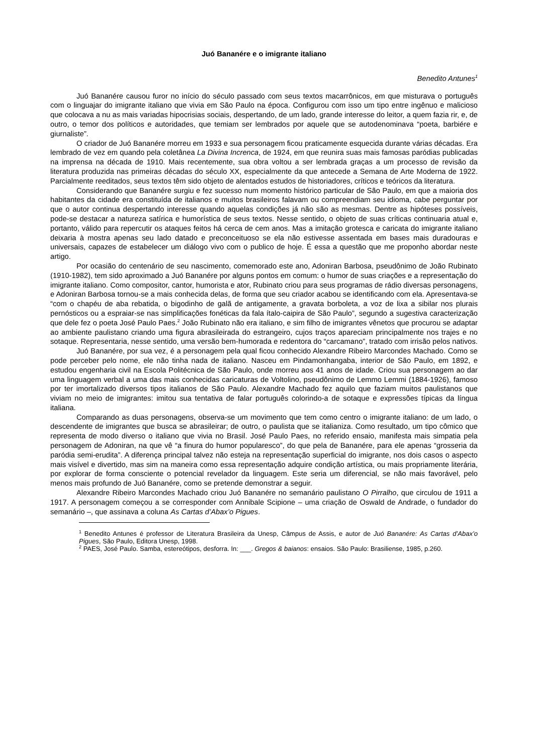Juó Bananére e o imigrante italiano
Benedito Antunes<sup>1</sup>
Juó Bananére causou furor no início do século passado com seus textos macarrônicos, em que misturava o português com o linguajar do imigrante italiano que vivia em São Paulo na época. Configurou com isso um tipo entre ingênuo e malicioso que colocava a nu as mais variadas hipocrisias sociais, despertando, de um lado, grande interesse do leitor, a quem fazia rir, e, de outro, o temor dos políticos e autoridades, que temiam ser lembrados por aquele que se autodenominava “poeta, barbiére e giurnaliste”.
O criador de Juó Bananére morreu em 1933 e sua personagem ficou praticamente esquecida durante várias décadas. Era lembrado de vez em quando pela coletânea La Divina Increnca, de 1924, em que reunira suas mais famosas paródias publicadas na imprensa na década de 1910. Mais recentemente, sua obra voltou a ser lembrada graças a um processo de revisão da literatura produzida nas primeiras décadas do século XX, especialmente da que antecede a Semana de Arte Moderna de 1922. Parcialmente reeditados, seus textos têm sido objeto de alentados estudos de historiadores, críticos e teóricos da literatura.
Considerando que Bananére surgiu e fez sucesso num momento histórico particular de São Paulo, em que a maioria dos habitantes da cidade era constituída de italianos e muitos brasileiros falavam ou compreendiam seu idioma, cabe perguntar por que o autor continua despertando interesse quando aquelas condições já não são as mesmas. Dentre as hipóteses possíveis, pode-se destacar a natureza satírica e humorística de seus textos. Nesse sentido, o objeto de suas críticas continuaria atual e, portanto, válido para repercutir os ataques feitos há cerca de cem anos. Mas a imitação grotesca e caricata do imigrante italiano deixaria à mostra apenas seu lado datado e preconceituoso se ela não estivesse assentada em bases mais duradouras e universais, capazes de estabelecer um diálogo vivo com o publico de hoje. É essa a questão que me proponho abordar neste artigo.
Por ocasião do centenário de seu nascimento, comemorado este ano, Adoniran Barbosa, pseudônimo de João Rubinato (1910-1982), tem sido aproximado a Juó Bananére por alguns pontos em comum: o humor de suas criações e a representação do imigrante italiano. Como compositor, cantor, humorista e ator, Rubinato criou para seus programas de rádio diversas personagens, e Adoniran Barbosa tornou-se a mais conhecida delas, de forma que seu criador acabou se identificando com ela. Apresentava-se “com o chapéu de aba rebatida, o bigodinho de galã de antigamente, a gravata borboleta, a voz de lixa a sibilar nos plurais pernósticos ou a espraiar-se nas simplificações fonéticas da fala ítalo-caipira de São Paulo”, segundo a sugestiva caracterização que dele fez o poeta José Paulo Paes.<sup>2</sup> João Rubinato não era italiano, e sim filho de imigrantes vênetos que procurou se adaptar ao ambiente paulistano criando uma figura abrasileirada do estrangeiro, cujos traços apareciam principalmente nos trajes e no sotaque. Representaria, nesse sentido, uma versão bem-humorada e redentora do “carcamano”, tratado com irrisão pelos nativos.
Juó Bananére, por sua vez, é a personagem pela qual ficou conhecido Alexandre Ribeiro Marcondes Machado. Como se pode perceber pelo nome, ele não tinha nada de italiano. Nasceu em Pindamonhangaba, interior de São Paulo, em 1892, e estudou engenharia civil na Escola Politécnica de São Paulo, onde morreu aos 41 anos de idade. Criou sua personagem ao dar uma linguagem verbal a uma das mais conhecidas caricaturas de Voltolino, pseudônimo de Lemmo Lemmi (1884-1926), famoso por ter imortalizado diversos tipos italianos de São Paulo. Alexandre Machado fez aquilo que faziam muitos paulistanos que viviam no meio de imigrantes: imitou sua tentativa de falar português colorindo-a de sotaque e expressões típicas da língua italiana.
Comparando as duas personagens, observa-se um movimento que tem como centro o imigrante italiano: de um lado, o descendente de imigrantes que busca se abrasileirar; de outro, o paulista que se italianiza. Como resultado, um tipo cômico que representa de modo diverso o italiano que vivia no Brasil. José Paulo Paes, no referido ensaio, manifesta mais simpatia pela personagem de Adoniran, na que vê “a finura do humor popularesco”, do que pela de Bananére, para ele apenas “grosseria da paródia semi-erudita”. A diferença principal talvez não esteja na representação superficial do imigrante, nos dois casos o aspecto mais visível e divertido, mas sim na maneira como essa representação adquire condição artística, ou mais propriamente literária, por explorar de forma consciente o potencial revelador da linguagem. Este seria um diferencial, se não mais favorável, pelo menos mais profundo de Juó Bananére, como se pretende demonstrar a seguir.
Alexandre Ribeiro Marcondes Machado criou Juó Bananére no semanário paulistano O Pirralho, que circulou de 1911 a 1917. A personagem começou a se corresponder com Annibale Scipione – uma criação de Oswald de Andrade, o fundador do semanário –, que assinava a coluna As Cartas d’Abax’o Pigues.
<sup>1</sup> Benedito Antunes é professor de Literatura Brasileira da Unesp, Câmpus de Assis, e autor de Juó Bananére: As Cartas d’Abax’o Pigues, São Paulo, Editora Unesp, 1998.
<sup>2</sup> PAES, José Paulo. Samba, estereótipos, desforra. In: ___. Gregos & baianos: ensaios. São Paulo: Brasiliense, 1985, p.260.